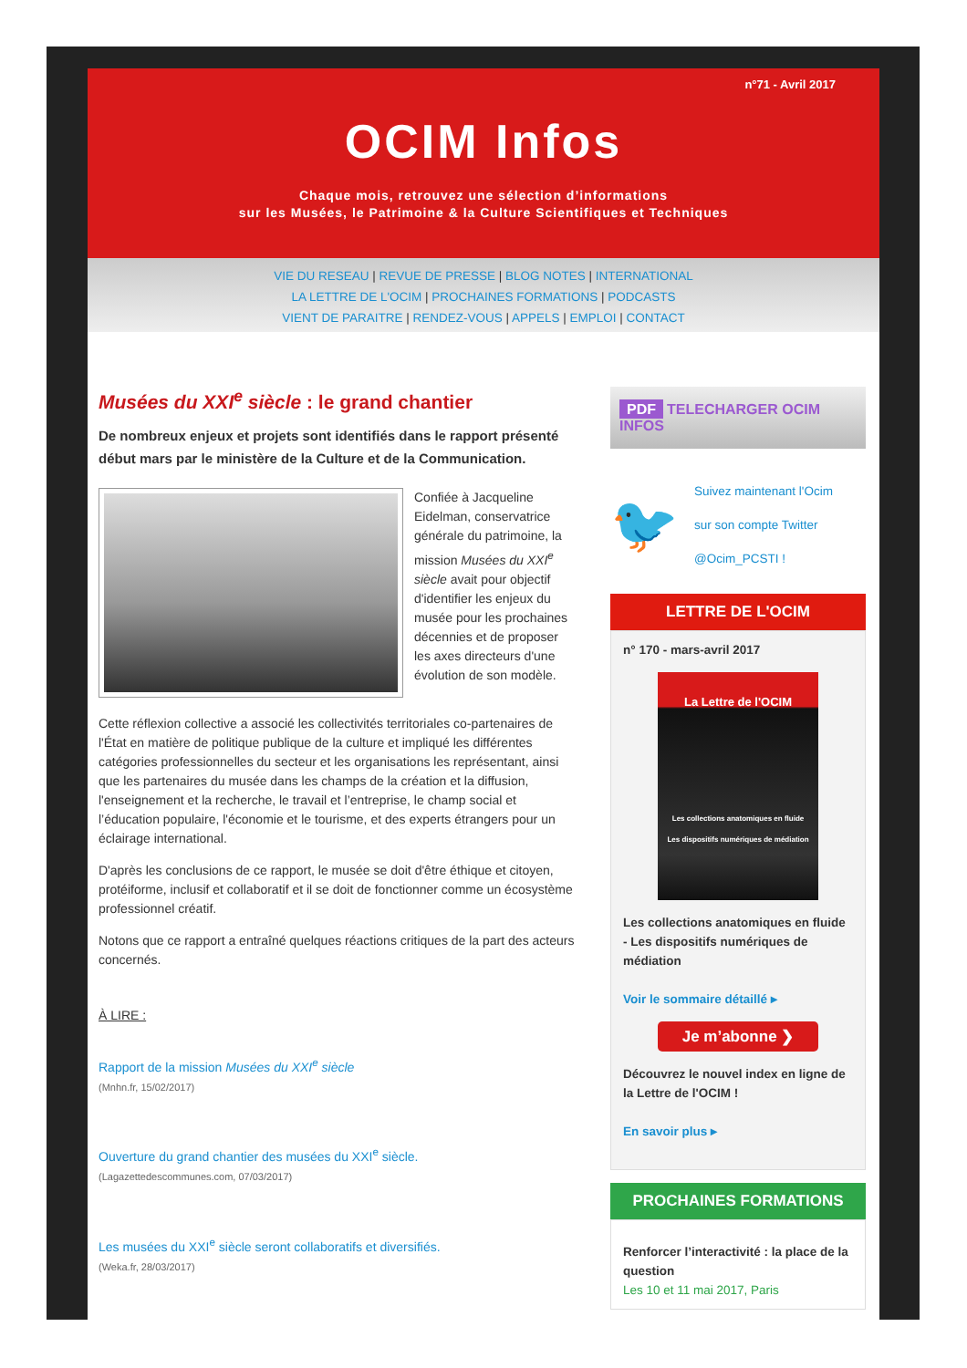n°71 - Avril 2017
OCIM Infos
Chaque mois, retrouvez une sélection d’informations
sur les Musées, le Patrimoine & la Culture Scientifiques et Techniques
VIE DU RESEAU | REVUE DE PRESSE | BLOG NOTES | INTERNATIONAL
LA LETTRE DE L'OCIM | PROCHAINES FORMATIONS | PODCASTS
VIENT DE PARAITRE | RENDEZ-VOUS | APPELS | EMPLOI | CONTACT
Musées du XXI<sup>e</sup> siècle : le grand chantier
De nombreux enjeux et projets sont identifiés dans le rapport présenté début mars par le ministère de la Culture et de la Communication.
Confiée à Jacqueline Eidelman, conservatrice générale du patrimoine, la mission Musées du XXI<sup>e</sup> siècle avait pour objectif d'identifier les enjeux du musée pour les prochaines décennies et de proposer les axes directeurs d'une évolution de son modèle.
Cette réflexion collective a associé les collectivités territoriales co-partenaires de l'État en matière de politique publique de la culture et impliqué les différentes catégories professionnelles du secteur et les organisations les représentant, ainsi que les partenaires du musée dans les champs de la création et la diffusion, l'enseignement et la recherche, le travail et l’entreprise, le champ social et l’éducation populaire, l'économie et le tourisme, et des experts étrangers pour un éclairage international.
D'après les conclusions de ce rapport, le musée se doit d'être éthique et citoyen, protéiforme, inclusif et collaboratif et il se doit de fonctionner comme un écosystème professionnel créatif.
Notons que ce rapport a entraîné quelques réactions critiques de la part des acteurs concernés.
À LIRE :
Rapport de la mission Musées du XXI<sup>e</sup> siècle
(Mnhn.fr, 15/02/2017)
Ouverture du grand chantier des musées du XXI<sup>e</sup> siècle.
(Lagazettedescommunes.com, 07/03/2017)
Les musées du XXI<sup>e</sup> siècle seront collaboratifs et diversifiés.
(Weka.fr, 28/03/2017)
PDF TELECHARGER OCIM INFOS
🐦
Suivez maintenant l'Ocim
sur son compte Twitter
@Ocim_PCSTI !
LETTRE DE L'OCIM
n° 170 - mars-avril 2017
La Lettre de l'OCIM
Les collections anatomiques en fluide
Les dispositifs numériques de médiation
Les collections anatomiques en fluide - Les dispositifs numériques de médiation
Voir le sommaire détaillé ▸
Je m’abonne ❯
Découvrez le nouvel index en ligne de la Lettre de l'OCIM !
En savoir plus ▸
PROCHAINES FORMATIONS
Renforcer l’interactivité : la place de la question
Les 10 et 11 mai 2017, Paris